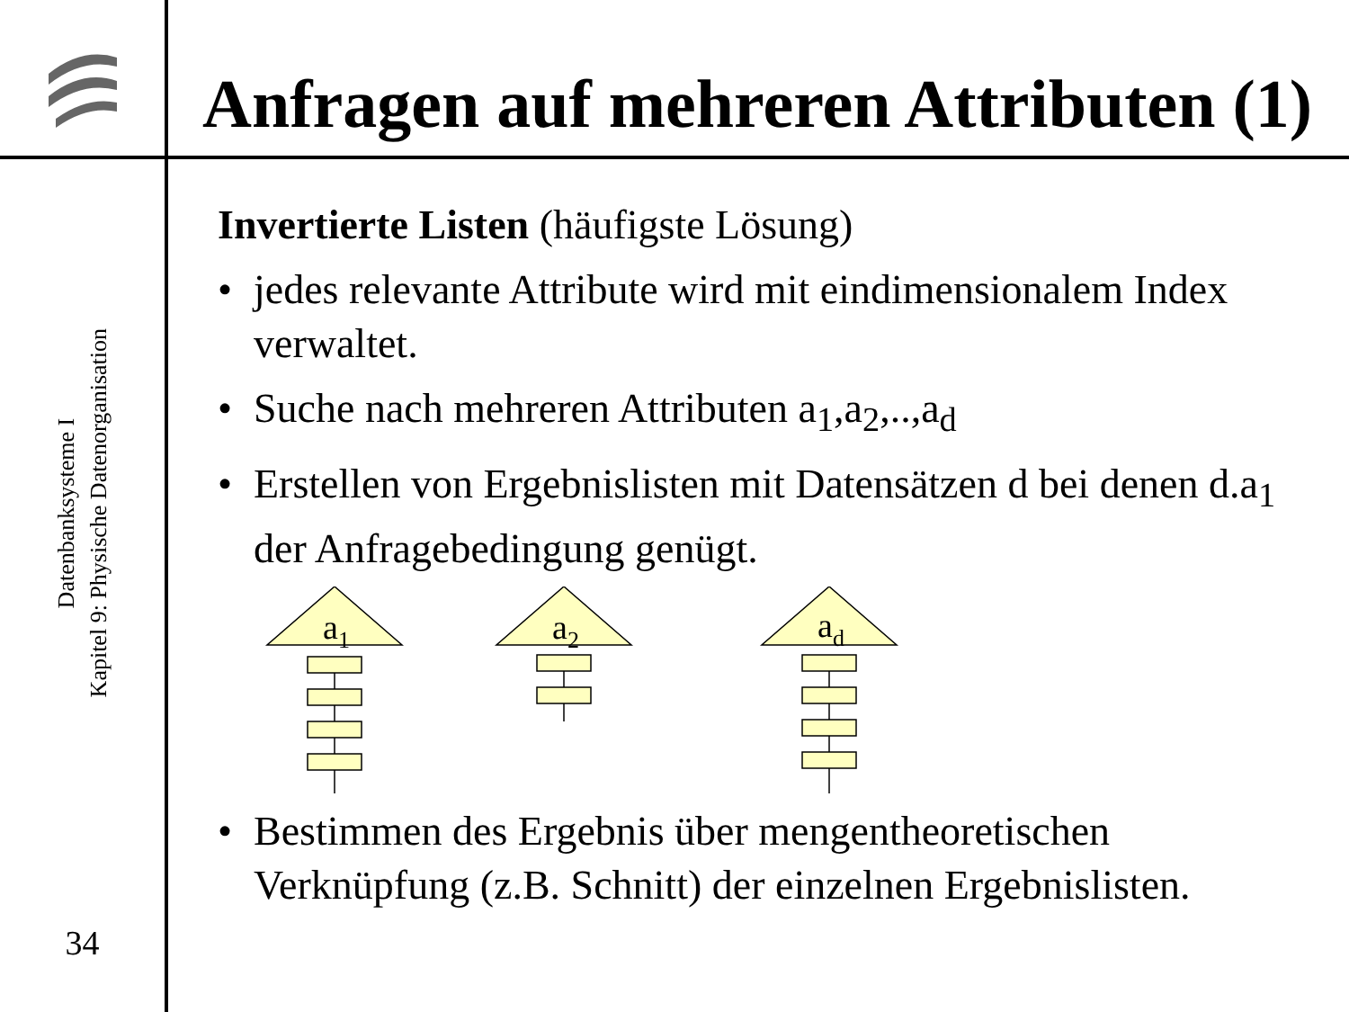Anfragen auf mehreren Attributen (1)
Datenbanksysteme I
Kapitel 9: Physische Datenorganisation
34
Invertierte Listen (häufigste Lösung)
• jedes relevante Attribute wird mit eindimensionalem Index verwaltet.
• Suche nach mehreren Attributen a<sub>1</sub>,a<sub>2</sub>,..,a<sub>d</sub>
• Erstellen von Ergebnislisten mit Datensätzen d bei denen d.a<sub>1</sub> der Anfragebedingung genügt.
a1
a2
ad
• Bestimmen des Ergebnis über mengentheoretischen Verknüpfung (z.B. Schnitt) der einzelnen Ergebnislisten.